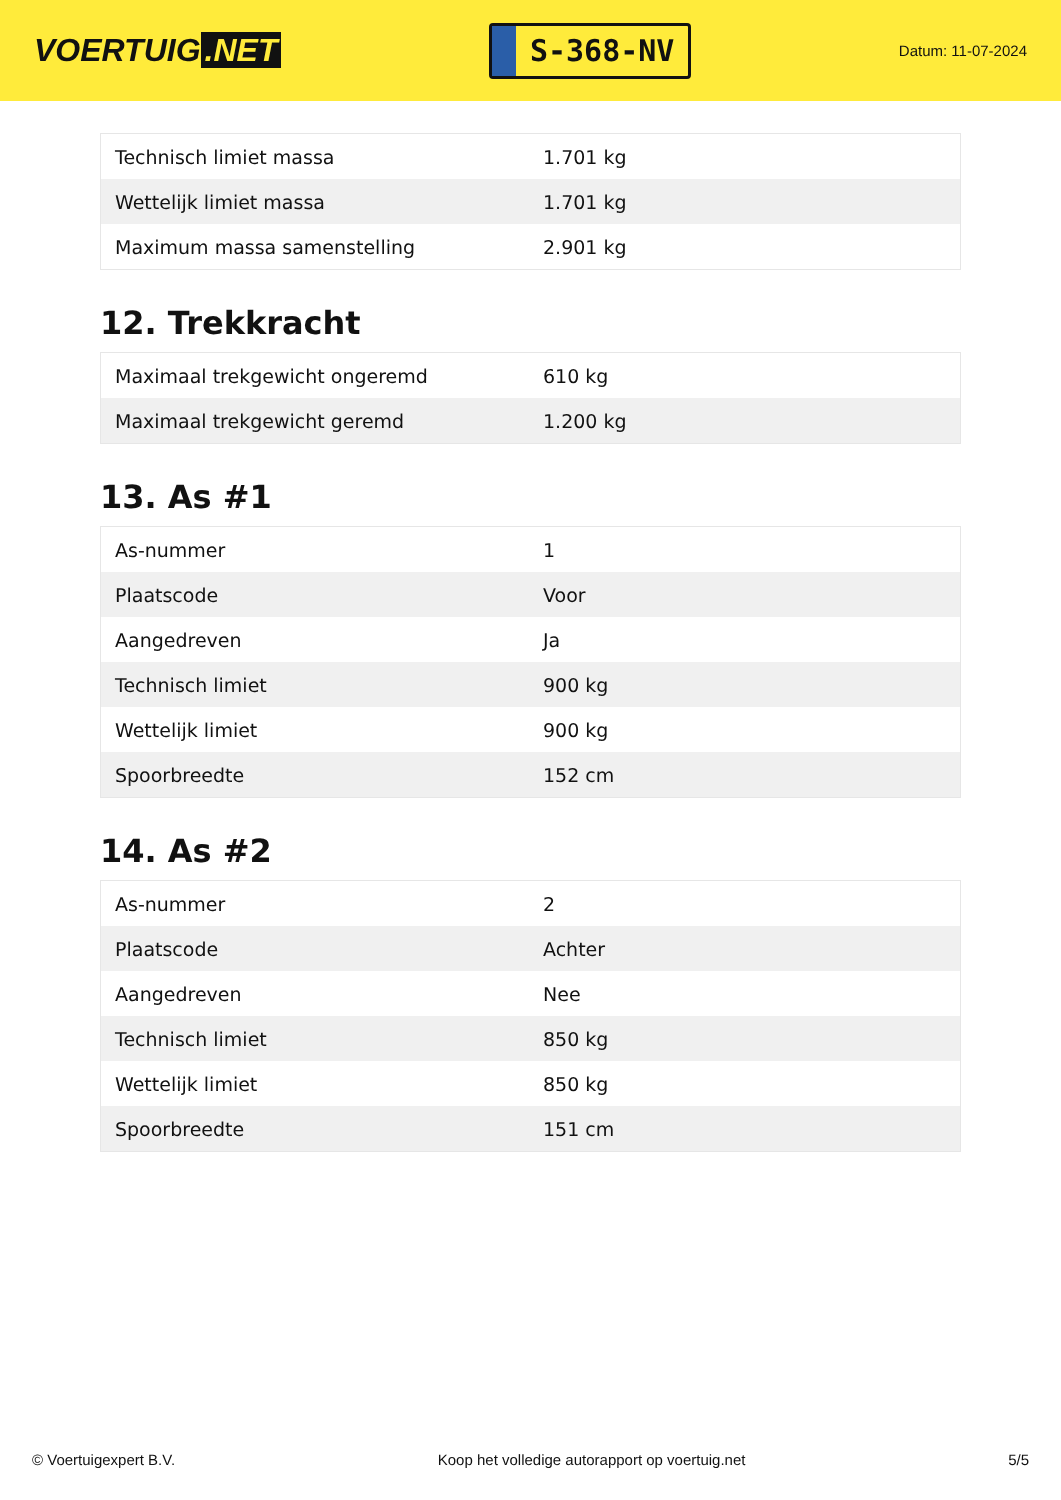VOERTUIG.NET
S-368-NV
Datum: 11-07-2024
| Technisch limiet massa | 1.701 kg |
| Wettelijk limiet massa | 1.701 kg |
| Maximum massa samenstelling | 2.901 kg |
12. Trekkracht
| Maximaal trekgewicht ongeremd | 610 kg |
| Maximaal trekgewicht geremd | 1.200 kg |
13. As #1
| As-nummer | 1 |
| Plaatscode | Voor |
| Aangedreven | Ja |
| Technisch limiet | 900 kg |
| Wettelijk limiet | 900 kg |
| Spoorbreedte | 152 cm |
14. As #2
| As-nummer | 2 |
| Plaatscode | Achter |
| Aangedreven | Nee |
| Technisch limiet | 850 kg |
| Wettelijk limiet | 850 kg |
| Spoorbreedte | 151 cm |
© Voertuigexpert B.V. Koop het volledige autorapport op voertuig.net 5/5